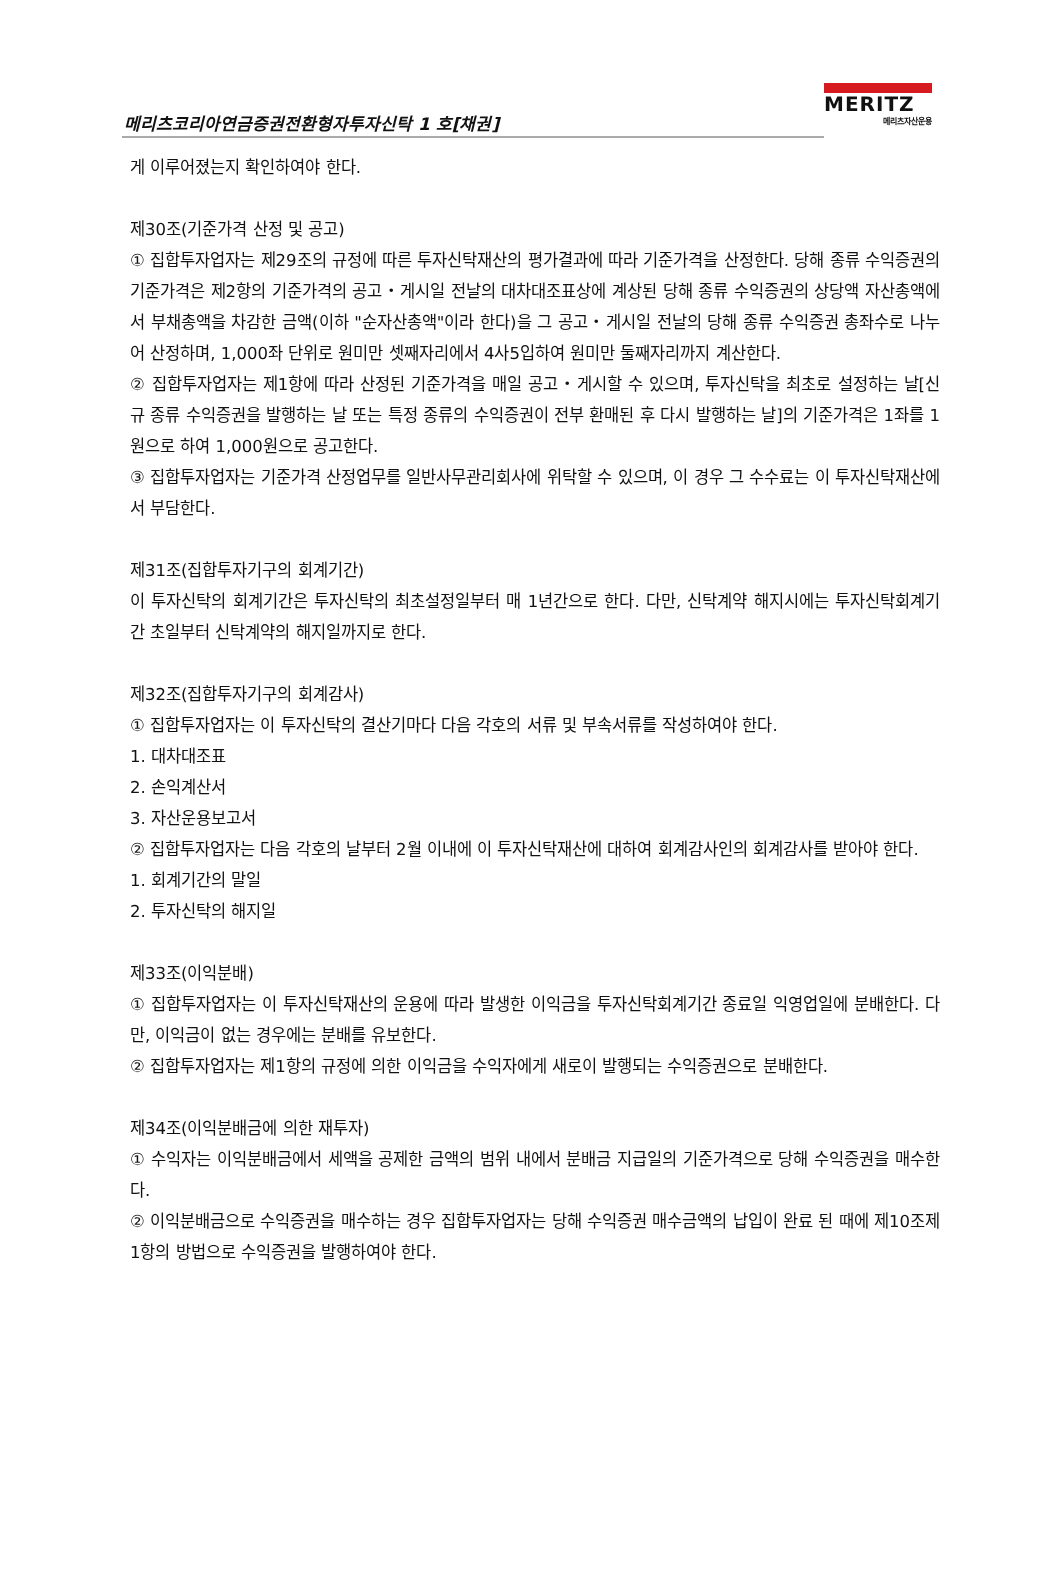메리츠코리아연금증권전환형자투자신탁 1 호[채권]
MERITZ
메리츠자산운용
게 이루어졌는지 확인하여야 한다.
제30조(기준가격 산정 및 공고)
① 집합투자업자는 제29조의 규정에 따른 투자신탁재산의 평가결과에 따라 기준가격을 산정한다. 당해 종류 수익증권의 기준가격은 제2항의 기준가격의 공고・게시일 전날의 대차대조표상에 계상된 당해 종류 수익증권의 상당액 자산총액에서 부채총액을 차감한 금액(이하 "순자산총액"이라 한다)을 그 공고・게시일 전날의 당해 종류 수익증권 총좌수로 나누어 산정하며, 1,000좌 단위로 원미만 셋째자리에서 4사5입하여 원미만 둘째자리까지 계산한다.
② 집합투자업자는 제1항에 따라 산정된 기준가격을 매일 공고・게시할 수 있으며, 투자신탁을 최초로 설정하는 날[신규 종류 수익증권을 발행하는 날 또는 특정 종류의 수익증권이 전부 환매된 후 다시 발행하는 날]의 기준가격은 1좌를 1원으로 하여 1,000원으로 공고한다.
③ 집합투자업자는 기준가격 산정업무를 일반사무관리회사에 위탁할 수 있으며, 이 경우 그 수수료는 이 투자신탁재산에서 부담한다.
제31조(집합투자기구의 회계기간)
이 투자신탁의 회계기간은 투자신탁의 최초설정일부터 매 1년간으로 한다. 다만, 신탁계약 해지시에는 투자신탁회계기간 초일부터 신탁계약의 해지일까지로 한다.
제32조(집합투자기구의 회계감사)
① 집합투자업자는 이 투자신탁의 결산기마다 다음 각호의 서류 및 부속서류를 작성하여야 한다.
1. 대차대조표
2. 손익계산서
3. 자산운용보고서
② 집합투자업자는 다음 각호의 날부터 2월 이내에 이 투자신탁재산에 대하여 회계감사인의 회계감사를 받아야 한다.
1. 회계기간의 말일
2. 투자신탁의 해지일
제33조(이익분배)
① 집합투자업자는 이 투자신탁재산의 운용에 따라 발생한 이익금을 투자신탁회계기간 종료일 익영업일에 분배한다. 다만, 이익금이 없는 경우에는 분배를 유보한다.
② 집합투자업자는 제1항의 규정에 의한 이익금을 수익자에게 새로이 발행되는 수익증권으로 분배한다.
제34조(이익분배금에 의한 재투자)
① 수익자는 이익분배금에서 세액을 공제한 금액의 범위 내에서 분배금 지급일의 기준가격으로 당해 수익증권을 매수한다.
② 이익분배금으로 수익증권을 매수하는 경우 집합투자업자는 당해 수익증권 매수금액의 납입이 완료 된 때에 제10조제1항의 방법으로 수익증권을 발행하여야 한다.